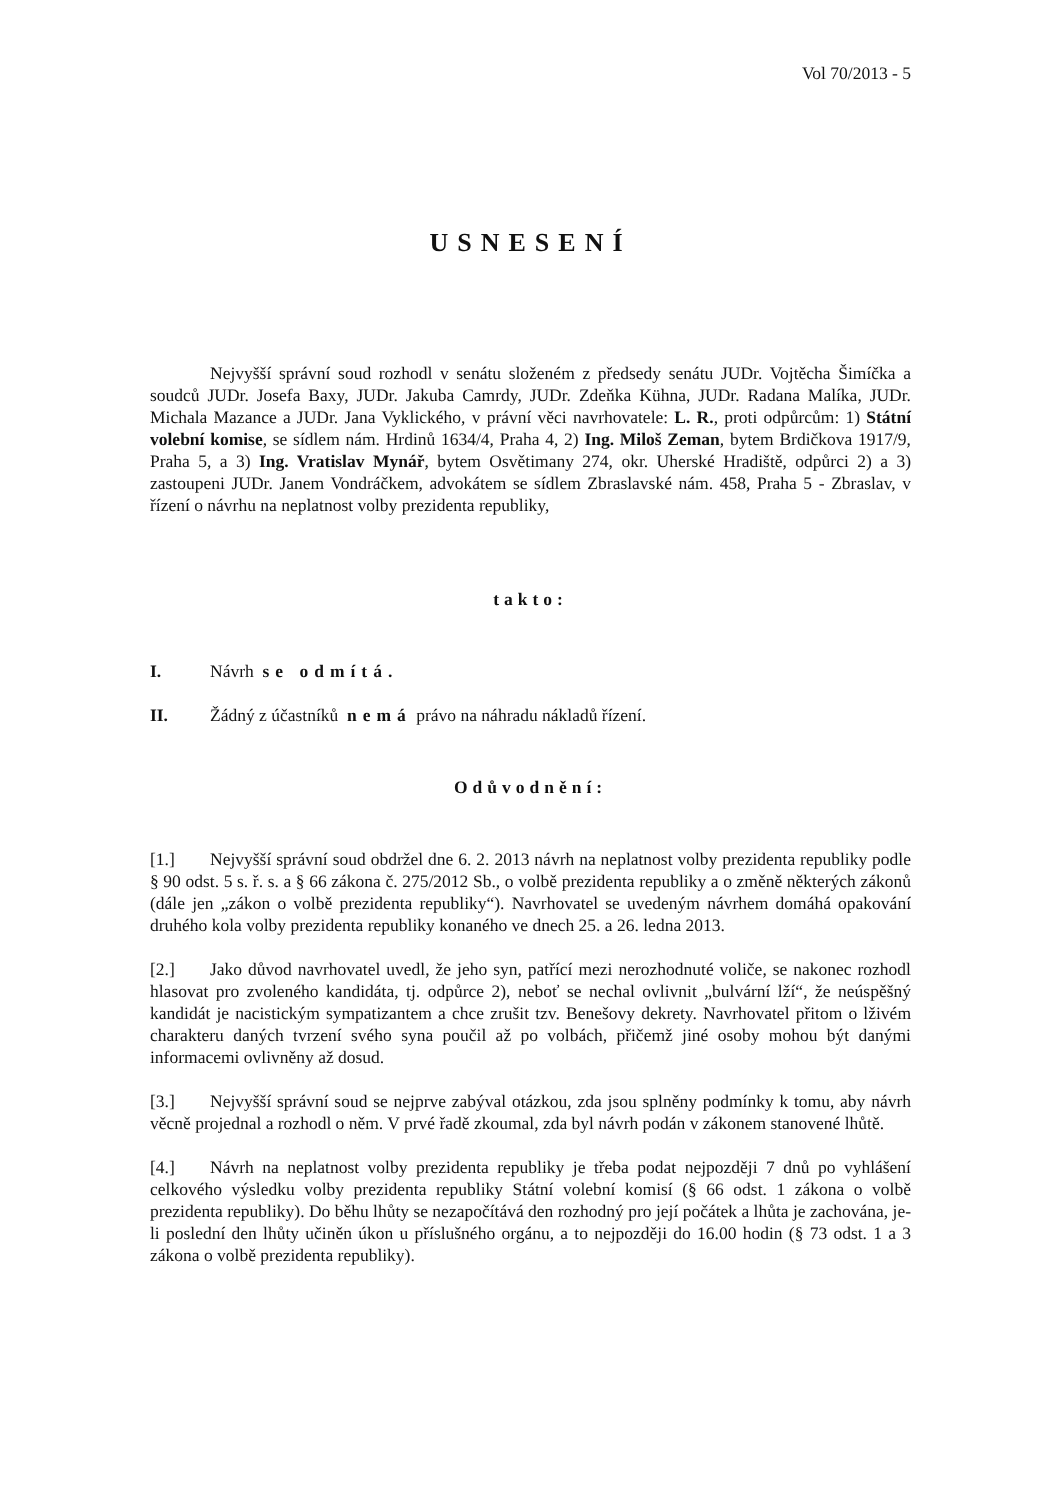Vol 70/2013 - 5
USNESENÍ
Nejvyšší správní soud rozhodl v senátu složeném z předsedy senátu JUDr. Vojtěcha Šimíčka a soudců JUDr. Josefa Baxy, JUDr. Jakuba Camrdy, JUDr. Zdeňka Kühna, JUDr. Radana Malíka, JUDr. Michala Mazance a JUDr. Jana Vyklického, v právní věci navrhovatele: L. R., proti odpůrcům: 1) Státní volební komise, se sídlem nám. Hrdinů 1634/4, Praha 4, 2) Ing. Miloš Zeman, bytem Brdičkova 1917/9, Praha 5, a 3) Ing. Vratislav Mynář, bytem Osvětimany 274, okr. Uherské Hradiště, odpůrci 2) a 3) zastoupeni JUDr. Janem Vondráčkem, advokátem se sídlem Zbraslavské nám. 458, Praha 5 - Zbraslav, v řízení o návrhu na neplatnost volby prezidenta republiky,
takto:
I. Návrh se odmítá.
II. Žádný z účastníků nemá právo na náhradu nákladů řízení.
Odůvodnění:
[1.] Nejvyšší správní soud obdržel dne 6. 2. 2013 návrh na neplatnost volby prezidenta republiky podle § 90 odst. 5 s. ř. s. a § 66 zákona č. 275/2012 Sb., o volbě prezidenta republiky a o změně některých zákonů (dále jen „zákon o volbě prezidenta republiky“). Navrhovatel se uvedeným návrhem domáhá opakování druhého kola volby prezidenta republiky konaného ve dnech 25. a 26. ledna 2013.
[2.] Jako důvod navrhovatel uvedl, že jeho syn, patřící mezi nerozhodnuté voliče, se nakonec rozhodl hlasovat pro zvoleného kandidáta, tj. odpůrce 2), neboť se nechal ovlivnit „bulvární lží“, že neúspěšný kandidát je nacistickým sympatizantem a chce zrušit tzv. Benešovy dekrety. Navrhovatel přitom o lživém charakteru daných tvrzení svého syna poučil až po volbách, přičemž jiné osoby mohou být danými informacemi ovlivněny až dosud.
[3.] Nejvyšší správní soud se nejprve zabýval otázkou, zda jsou splněny podmínky k tomu, aby návrh věcně projednal a rozhodl o něm. V prvé řadě zkoumal, zda byl návrh podán v zákonem stanovené lhůtě.
[4.] Návrh na neplatnost volby prezidenta republiky je třeba podat nejpozději 7 dnů po vyhlášení celkového výsledku volby prezidenta republiky Státní volební komisí (§ 66 odst. 1 zákona o volbě prezidenta republiky). Do běhu lhůty se nezapočítává den rozhodný pro její počátek a lhůta je zachována, je-li poslední den lhůty učiněn úkon u příslušného orgánu, a to nejpozději do 16.00 hodin (§ 73 odst. 1 a 3 zákona o volbě prezidenta republiky).